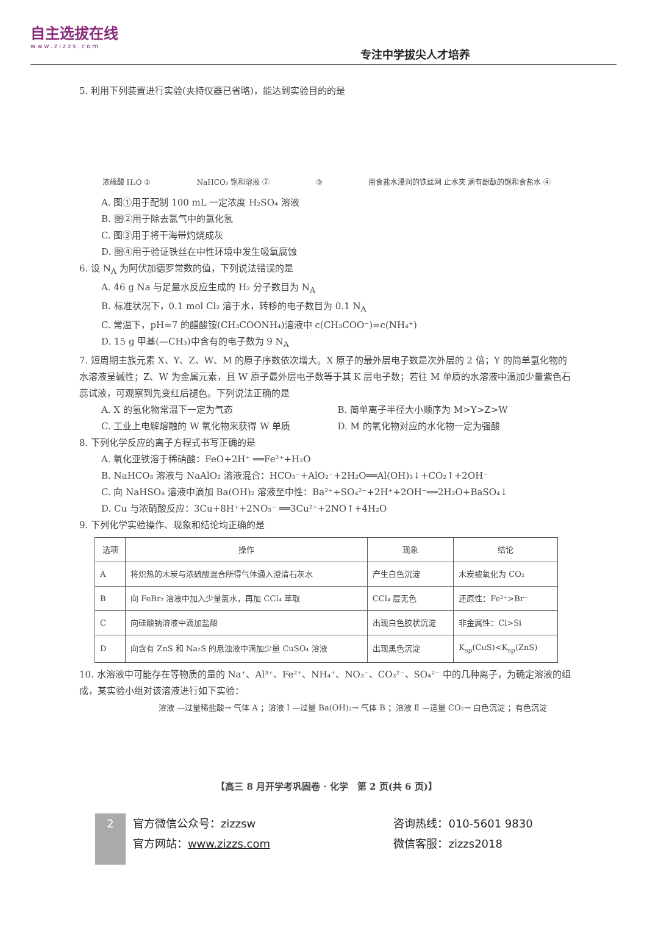自主选拔在线
www.zizzs.com
专注中学拔尖人才培养
5. 利用下列装置进行实验(夹持仪器已省略)，能达到实验目的的是
浓硫酸 H₂O ① NaHCO₃ 饱和溶液 ② ③ 用食盐水浸润的铁丝网 止水夹 滴有酚酞的饱和食盐水 ④
A. 图①用于配制 100 mL 一定浓度 H₂SO₄ 溶液
B. 图②用于除去氯气中的氯化氢
C. 图③用于将干海带灼烧成灰
D. 图④用于验证铁丝在中性环境中发生吸氧腐蚀
6. 设 N<sub>A</sub> 为阿伏加德罗常数的值，下列说法错误的是
A. 46 g Na 与足量水反应生成的 H₂ 分子数目为 N<sub>A</sub>
B. 标准状况下，0.1 mol Cl₂ 溶于水，转移的电子数目为 0.1 N<sub>A</sub>
C. 常温下，pH=7 的醋酸铵(CH₃COONH₄)溶液中 c(CH₃COO⁻)=c(NH₄⁺)
D. 15 g 甲基(—CH₃)中含有的电子数为 9 N<sub>A</sub>
7. 短周期主族元素 X、Y、Z、W、M 的原子序数依次增大。X 原子的最外层电子数是次外层的 2 倍；Y 的简单氢化物的水溶液呈碱性；Z、W 为金属元素，且 W 原子最外层电子数等于其 K 层电子数；若往 M 单质的水溶液中滴加少量紫色石蕊试液，可观察到先变红后褪色。下列说法正确的是
A. X 的氢化物常温下一定为气态 B. 简单离子半径大小顺序为 M>Y>Z>W
C. 工业上电解熔融的 W 氧化物来获得 W 单质
D. M 的氧化物对应的水化物一定为强酸
8. 下列化学反应的离子方程式书写正确的是
A. 氧化亚铁溶于稀硝酸：FeO+2H⁺ ══Fe²⁺+H₂O
B. NaHCO₃ 溶液与 NaAlO₂ 溶液混合：HCO₃⁻+AlO₂⁻+2H₂O══Al(OH)₃↓+CO₂↑+2OH⁻
C. 向 NaHSO₄ 溶液中滴加 Ba(OH)₂ 溶液至中性：Ba²⁺+SO₄²⁻+2H⁺+2OH⁻══2H₂O+BaSO₄↓
D. Cu 与浓硝酸反应：3Cu+8H⁺+2NO₃⁻ ══3Cu²⁺+2NO↑+4H₂O
9. 下列化学实验操作、现象和结论均正确的是
| 选项 | 操作 | 现象 | 结论 |
| --- | --- | --- | --- |
| A | 将炽热的木炭与浓硫酸混合所得气体通入澄清石灰水 | 产生白色沉淀 | 木炭被氧化为 CO₂ |
| B | 向 FeBr₂ 溶液中加入少量氯水，再加 CCl₄ 萃取 | CCl₄ 层无色 | 还原性：Fe²⁺>Br⁻ |
| C | 向硅酸钠溶液中滴加盐酸 | 出现白色胶状沉淀 | 非金属性：Cl>Si |
| D | 向含有 ZnS 和 Na₂S 的悬浊液中滴加少量 CuSO₄ 溶液 | 出现黑色沉淀 | K<sub>sp</sub>(CuS)<K<sub>sp</sub>(ZnS) |
10. 水溶液中可能存在等物质的量的 Na⁺、Al³⁺、Fe²⁺、NH₄⁺、NO₃⁻、CO₃²⁻、SO₄²⁻ 中的几种离子，为确定溶液的组成，某实验小组对该溶液进行如下实验：
溶液 —过量稀盐酸→ 气体 A ；溶液 Ⅰ —过量 Ba(OH)₂→ 气体 B ；溶液 Ⅱ —适量 CO₂→ 白色沉淀 ；有色沉淀
【高三 8 月开学考巩固卷 · 化学　第 2 页(共 6 页)】
2
官方微信公众号：zizzsw
官方网站：www.zizzs.com
咨询热线：010-5601 9830
微信客服：zizzs2018